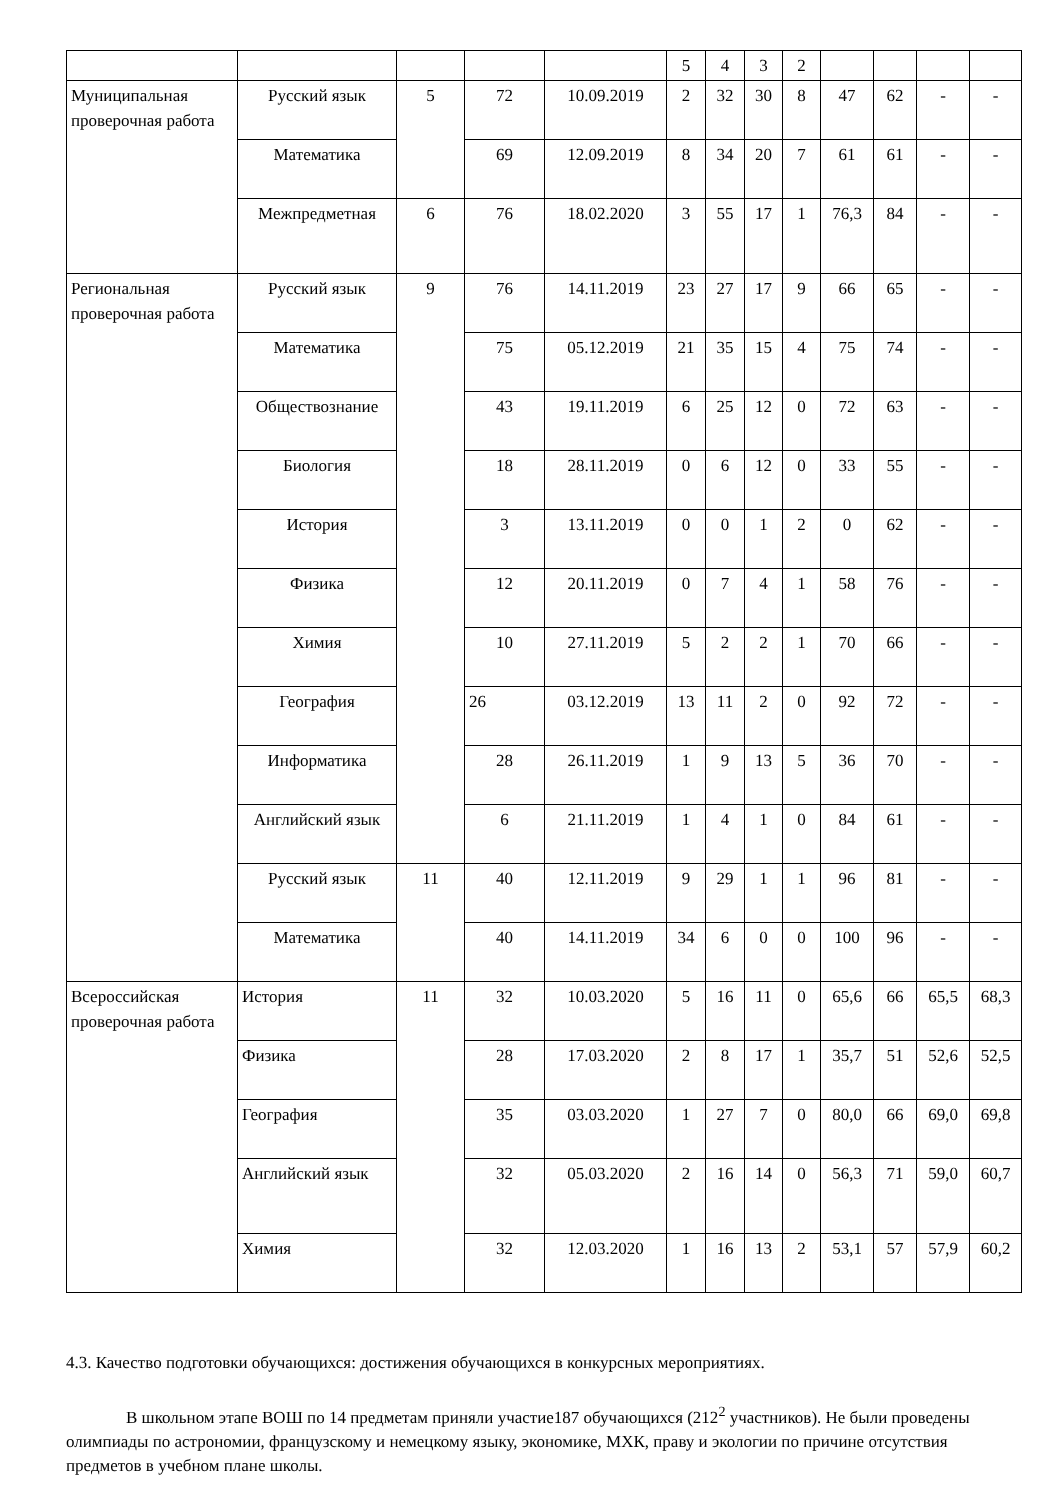| | | | | | 5 | 4 | 3 | 2 | | | | |
| Муниципальная проверочная работа | Русский язык | 5 | 72 | 10.09.2019 | 2 | 32 | 30 | 8 | 47 | 62 | - | - |
| | Математика | | 69 | 12.09.2019 | 8 | 34 | 20 | 7 | 61 | 61 | - | - |
| | Межпредметная | 6 | 76 | 18.02.2020 | 3 | 55 | 17 | 1 | 76,3 | 84 | - | - |
| Региональная проверочная работа | Русский язык | 9 | 76 | 14.11.2019 | 23 | 27 | 17 | 9 | 66 | 65 | - | - |
| | Математика | | 75 | 05.12.2019 | 21 | 35 | 15 | 4 | 75 | 74 | - | - |
| | Обществознание | | 43 | 19.11.2019 | 6 | 25 | 12 | 0 | 72 | 63 | - | - |
| | Биология | | 18 | 28.11.2019 | 0 | 6 | 12 | 0 | 33 | 55 | - | - |
| | История | | 3 | 13.11.2019 | 0 | 0 | 1 | 2 | 0 | 62 | - | - |
| | Физика | | 12 | 20.11.2019 | 0 | 7 | 4 | 1 | 58 | 76 | - | - |
| | Химия | | 10 | 27.11.2019 | 5 | 2 | 2 | 1 | 70 | 66 | - | - |
| | География | | 26 | 03.12.2019 | 13 | 11 | 2 | 0 | 92 | 72 | - | - |
| | Информатика | | 28 | 26.11.2019 | 1 | 9 | 13 | 5 | 36 | 70 | - | - |
| | Английский язык | | 6 | 21.11.2019 | 1 | 4 | 1 | 0 | 84 | 61 | - | - |
| | Русский язык | 11 | 40 | 12.11.2019 | 9 | 29 | 1 | 1 | 96 | 81 | - | - |
| | Математика | | 40 | 14.11.2019 | 34 | 6 | 0 | 0 | 100 | 96 | - | - |
| Всероссийская проверочная работа | История | 11 | 32 | 10.03.2020 | 5 | 16 | 11 | 0 | 65,6 | 66 | 65,5 | 68,3 |
| | Физика | | 28 | 17.03.2020 | 2 | 8 | 17 | 1 | 35,7 | 51 | 52,6 | 52,5 |
| | География | | 35 | 03.03.2020 | 1 | 27 | 7 | 0 | 80,0 | 66 | 69,0 | 69,8 |
| | Английский язык | | 32 | 05.03.2020 | 2 | 16 | 14 | 0 | 56,3 | 71 | 59,0 | 60,7 |
| | Химия | | 32 | 12.03.2020 | 1 | 16 | 13 | 2 | 53,1 | 57 | 57,9 | 60,2 |
4.3. Качество подготовки обучающихся: достижения обучающихся в конкурсных мероприятиях.
В школьном этапе ВОШ по 14 предметам приняли участие187 обучающихся (212<sup>2</sup> участников). Не были проведены олимпиады по астрономии, французскому и немецкому языку, экономике, МХК, праву и экологии по причине отсутствия предметов в учебном плане школы.